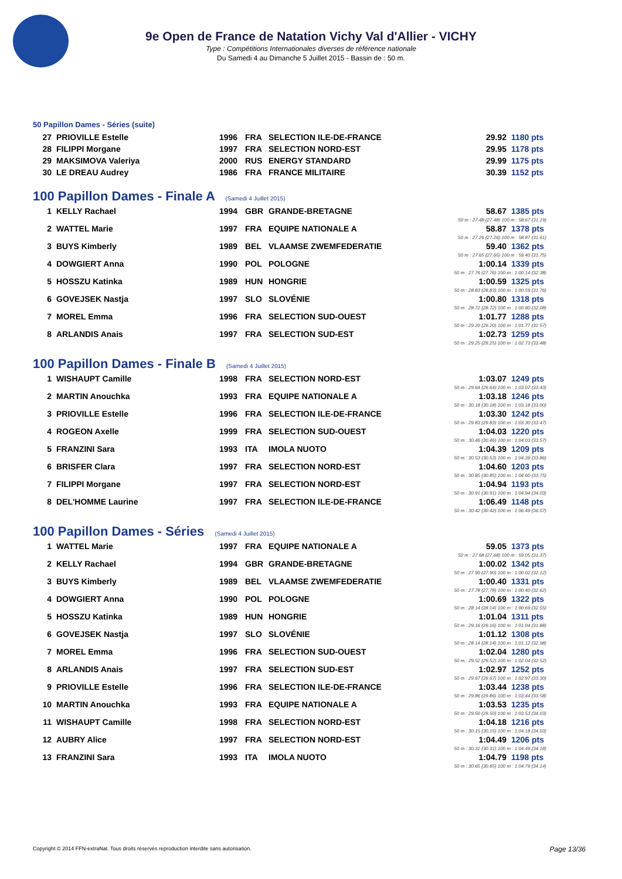9e Open de France de Natation Vichy Val d'Allier - VICHY
Type : Compétitions Internationales diverses de référence nationale
Du Samedi 4 au Dimanche 5 Juillet 2015 - Bassin de : 50 m.
50 Papillon Dames - Séries (suite)
| 27 | PRIOVILLE Estelle | 1996 | FRA | SELECTION ILE-DE-FRANCE | | 29.92 | 1180 pts |
| 28 | FILIPPI Morgane | 1997 | FRA | SELECTION NORD-EST | | 29.95 | 1178 pts |
| 29 | MAKSIMOVA Valeriya | 2000 | RUS | ENERGY STANDARD | | 29.99 | 1175 pts |
| 30 | LE DREAU Audrey | 1986 | FRA | FRANCE MILITAIRE | | 30.39 | 1152 pts |
100 Papillon Dames - Finale A (Samedi 4 Juillet 2015)
| 1 | KELLY Rachael | 1994 | GBR | GRANDE-BRETAGNE | | 58.67 | 1385 pts |
| 50 m : 27.48 (27.48) 100 m : 58.67 (31.19) | | | | | | | |
| 2 | WATTEL Marie | 1997 | FRA | EQUIPE NATIONALE A | | 58.87 | 1378 pts |
| 50 m : 27.26 (27.26) 100 m : 58.87 (31.61) | | | | | | | |
| 3 | BUYS Kimberly | 1989 | BEL | VLAAMSE ZWEMFEDERATIE | | 59.40 | 1362 pts |
| 50 m : 27.65 (27.65) 100 m : 59.40 (31.75) | | | | | | | |
| 4 | DOWGIERT Anna | 1990 | POL | POLOGNE | | 1:00.14 | 1339 pts |
| 50 m : 27.76 (27.76) 100 m : 1:00.14 (32.38) | | | | | | | |
| 5 | HOSSZU Katinka | 1989 | HUN | HONGRIE | | 1:00.59 | 1325 pts |
| 50 m : 28.83 (28.83) 100 m : 1:00.59 (31.76) | | | | | | | |
| 6 | GOVEJSEK Nastja | 1997 | SLO | SLOVÉNIE | | 1:00.80 | 1318 pts |
| 50 m : 28.72 (28.72) 100 m : 1:00.80 (32.08) | | | | | | | |
| 7 | MOREL Emma | 1996 | FRA | SELECTION SUD-OUEST | | 1:01.77 | 1288 pts |
| 50 m : 29.20 (29.20) 100 m : 1:01.77 (32.57) | | | | | | | |
| 8 | ARLANDIS Anais | 1997 | FRA | SELECTION SUD-EST | | 1:02.73 | 1259 pts |
| 50 m : 29.25 (29.25) 100 m : 1:02.73 (33.48) | | | | | | | |
100 Papillon Dames - Finale B (Samedi 4 Juillet 2015)
| 1 | WISHAUPT Camille | 1998 | FRA | SELECTION NORD-EST | | 1:03.07 | 1249 pts |
| 50 m : 29.64 (29.64) 100 m : 1:03.07 (33.43) | | | | | | | |
| 2 | MARTIN Anouchka | 1993 | FRA | EQUIPE NATIONALE A | | 1:03.18 | 1246 pts |
| 50 m : 30.18 (30.18) 100 m : 1:03.18 (33.00) | | | | | | | |
| 3 | PRIOVILLE Estelle | 1996 | FRA | SELECTION ILE-DE-FRANCE | | 1:03.30 | 1242 pts |
| 50 m : 29.83 (29.83) 100 m : 1:03.30 (33.47) | | | | | | | |
| 4 | ROGEON Axelle | 1999 | FRA | SELECTION SUD-OUEST | | 1:04.03 | 1220 pts |
| 50 m : 30.46 (30.46) 100 m : 1:04.03 (33.57) | | | | | | | |
| 5 | FRANZINI Sara | 1993 | ITA | IMOLA NUOTO | | 1:04.39 | 1209 pts |
| 50 m : 30.53 (30.53) 100 m : 1:04.39 (33.86) | | | | | | | |
| 6 | BRISFER Clara | 1997 | FRA | SELECTION NORD-EST | | 1:04.60 | 1203 pts |
| 50 m : 30.85 (30.85) 100 m : 1:04.60 (33.75) | | | | | | | |
| 7 | FILIPPI Morgane | 1997 | FRA | SELECTION NORD-EST | | 1:04.94 | 1193 pts |
| 50 m : 30.91 (30.91) 100 m : 1:04.94 (34.03) | | | | | | | |
| 8 | DEL'HOMME Laurine | 1997 | FRA | SELECTION ILE-DE-FRANCE | | 1:06.49 | 1148 pts |
| 50 m : 30.42 (30.42) 100 m : 1:06.49 (36.07) | | | | | | | |
100 Papillon Dames - Séries (Samedi 4 Juillet 2015)
| 1 | WATTEL Marie | 1997 | FRA | EQUIPE NATIONALE A | | 59.05 | 1373 pts |
| 50 m : 27.68 (27.68) 100 m : 59.05 (31.37) | | | | | | | |
| 2 | KELLY Rachael | 1994 | GBR | GRANDE-BRETAGNE | | 1:00.02 | 1342 pts |
| 50 m : 27.90 (27.90) 100 m : 1:00.02 (32.12) | | | | | | | |
| 3 | BUYS Kimberly | 1989 | BEL | VLAAMSE ZWEMFEDERATIE | | 1:00.40 | 1331 pts |
| 50 m : 27.78 (27.78) 100 m : 1:00.40 (32.62) | | | | | | | |
| 4 | DOWGIERT Anna | 1990 | POL | POLOGNE | | 1:00.69 | 1322 pts |
| 50 m : 28.14 (28.14) 100 m : 1:00.69 (32.55) | | | | | | | |
| 5 | HOSSZU Katinka | 1989 | HUN | HONGRIE | | 1:01.04 | 1311 pts |
| 50 m : 29.16 (29.16) 100 m : 1:01.04 (31.88) | | | | | | | |
| 6 | GOVEJSEK Nastja | 1997 | SLO | SLOVÉNIE | | 1:01.12 | 1308 pts |
| 50 m : 28.14 (28.14) 100 m : 1:01.12 (32.98) | | | | | | | |
| 7 | MOREL Emma | 1996 | FRA | SELECTION SUD-OUEST | | 1:02.04 | 1280 pts |
| 50 m : 29.52 (29.52) 100 m : 1:02.04 (32.52) | | | | | | | |
| 8 | ARLANDIS Anais | 1997 | FRA | SELECTION SUD-EST | | 1:02.97 | 1252 pts |
| 50 m : 29.67 (29.67) 100 m : 1:02.97 (33.30) | | | | | | | |
| 9 | PRIOVILLE Estelle | 1996 | FRA | SELECTION ILE-DE-FRANCE | | 1:03.44 | 1238 pts |
| 50 m : 29.86 (29.86) 100 m : 1:03.44 (33.58) | | | | | | | |
| 10 | MARTIN Anouchka | 1993 | FRA | EQUIPE NATIONALE A | | 1:03.53 | 1235 pts |
| 50 m : 29.50 (29.50) 100 m : 1:03.53 (34.03) | | | | | | | |
| 11 | WISHAUPT Camille | 1998 | FRA | SELECTION NORD-EST | | 1:04.18 | 1216 pts |
| 50 m : 30.15 (30.15) 100 m : 1:04.18 (34.03) | | | | | | | |
| 12 | AUBRY Alice | 1997 | FRA | SELECTION NORD-EST | | 1:04.49 | 1206 pts |
| 50 m : 30.31 (30.31) 100 m : 1:04.49 (34.18) | | | | | | | |
| 13 | FRANZINI Sara | 1993 | ITA | IMOLA NUOTO | | 1:04.79 | 1198 pts |
| 50 m : 30.65 (30.65) 100 m : 1:04.79 (34.14) | | | | | | | |
Copyright © 2014 FFN-extraNat. Tous droits réservés reproduction interdite sans autorisation.
Page 13/36